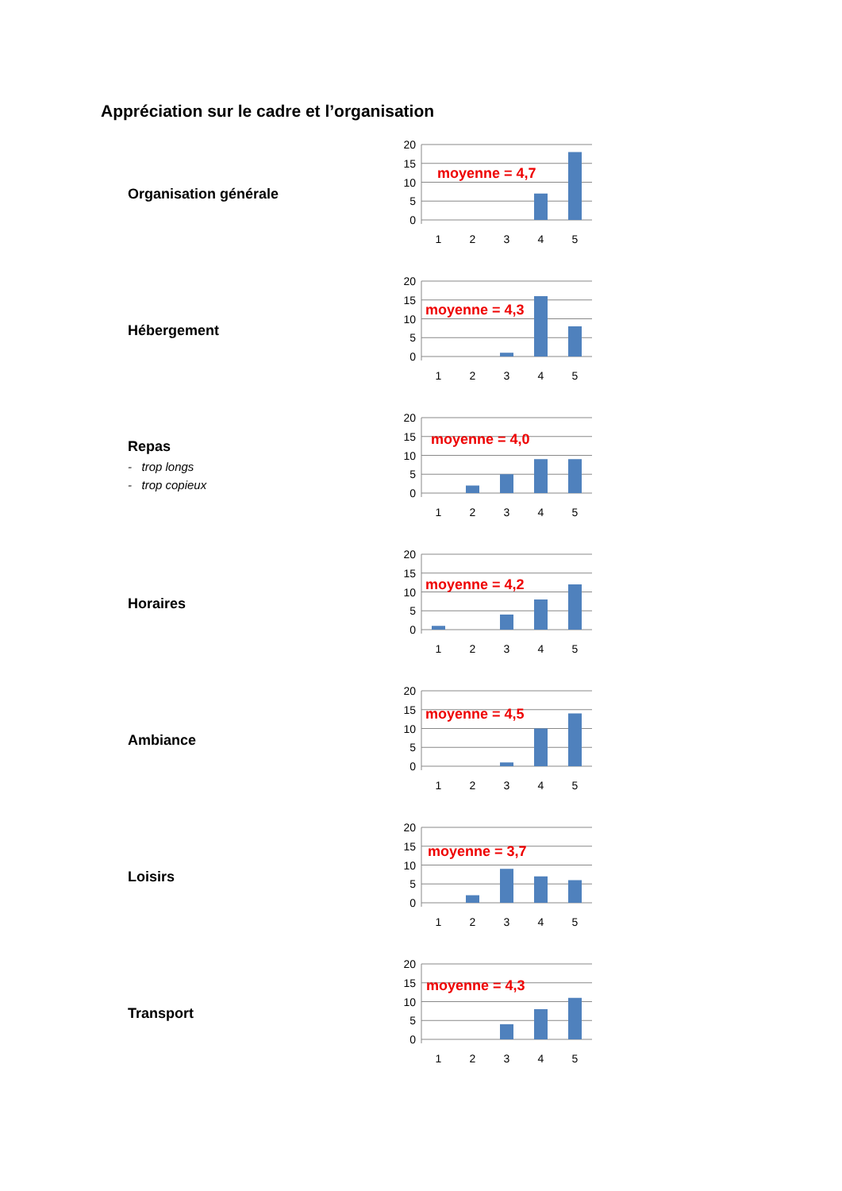Appréciation sur le cadre et l’organisation
Organisation générale
20
15
10
5
0
1
2
3
4
5
moyenne = 4,7
Hébergement
20
15
10
5
0
1
2
3
4
5
moyenne = 4,3
Repas
- trop longs
- trop copieux
20
15
10
5
0
1
2
3
4
5
moyenne = 4,0
Horaires
20
15
10
5
0
1
2
3
4
5
moyenne = 4,2
Ambiance
20
15
10
5
0
1
2
3
4
5
moyenne = 4,5
Loisirs
20
15
10
5
0
1
2
3
4
5
moyenne = 3,7
Transport
20
15
10
5
0
1
2
3
4
5
moyenne = 4,3